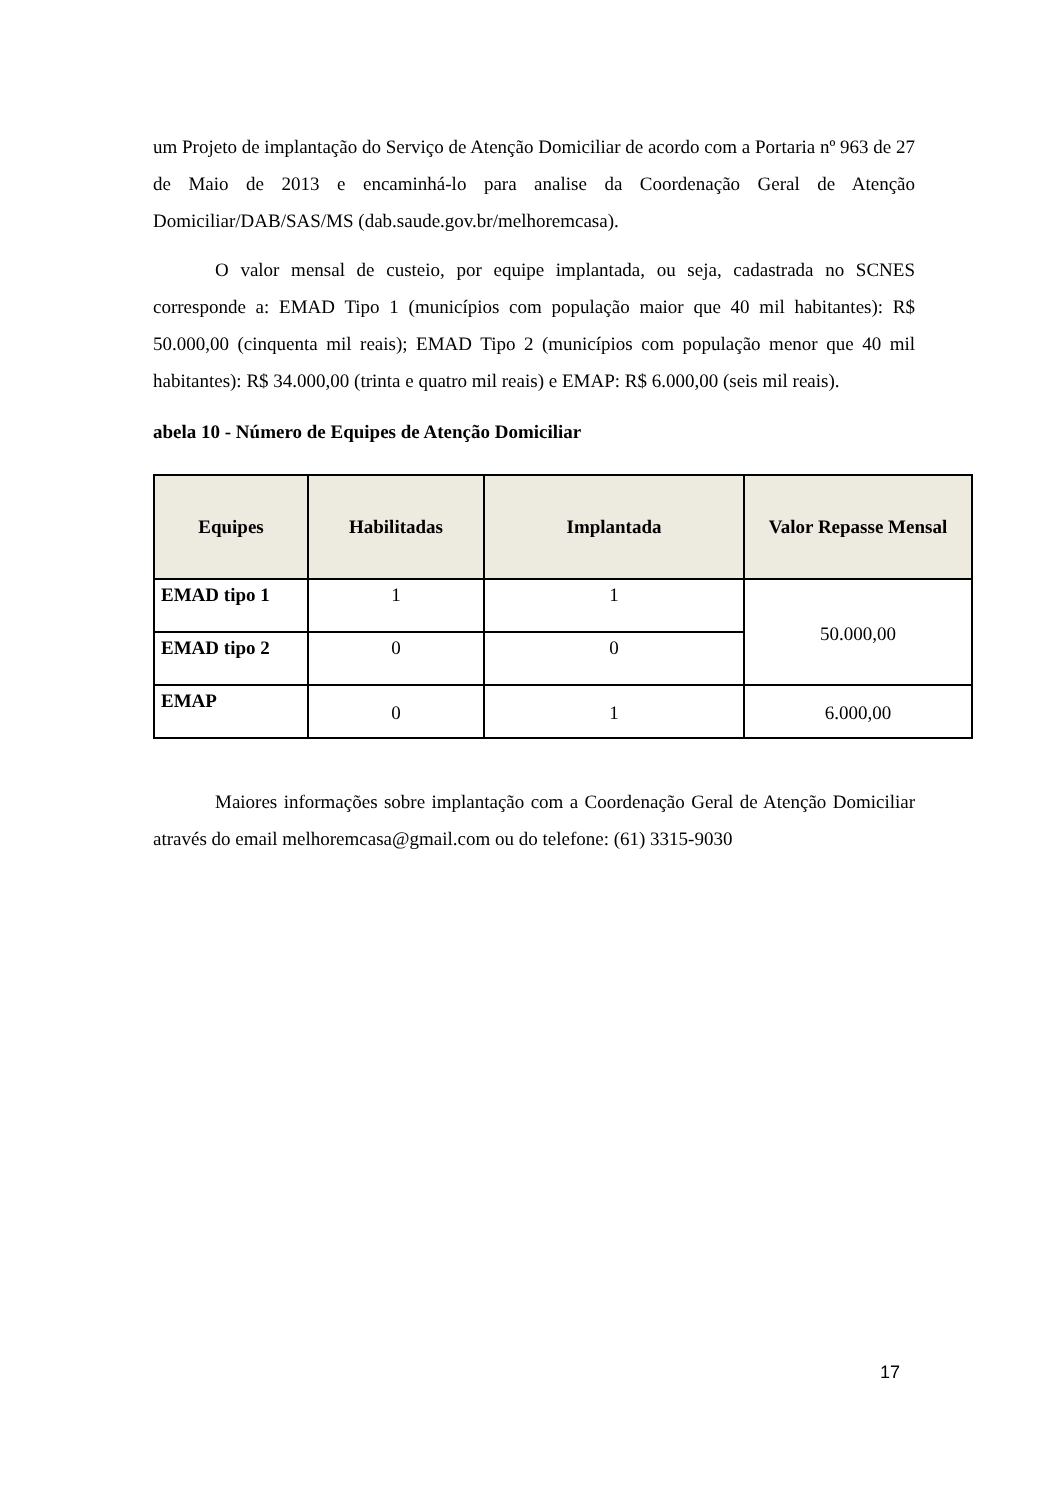um Projeto de implantação do Serviço de Atenção Domiciliar de acordo com a Portaria nº 963 de 27 de Maio de 2013 e encaminhá-lo para analise da Coordenação Geral de Atenção Domiciliar/DAB/SAS/MS (dab.saude.gov.br/melhoremcasa).
O valor mensal de custeio, por equipe implantada, ou seja, cadastrada no SCNES corresponde a: EMAD Tipo 1 (municípios com população maior que 40 mil habitantes): R$ 50.000,00 (cinquenta mil reais); EMAD Tipo 2 (municípios com população menor que 40 mil habitantes): R$ 34.000,00 (trinta e quatro mil reais) e EMAP: R$ 6.000,00 (seis mil reais).
abela 10 - Número de Equipes de Atenção Domiciliar
| Equipes | Habilitadas | Implantada | Valor Repasse Mensal |
| --- | --- | --- | --- |
| EMAD tipo 1 | 1 | 1 | 50.000,00 |
| EMAD tipo 2 | 0 | 0 | |
| EMAP | 0 | 1 | 6.000,00 |
Maiores informações sobre implantação com a Coordenação Geral de Atenção Domiciliar através do email melhoremcasa@gmail.com ou do telefone: (61) 3315-9030
17